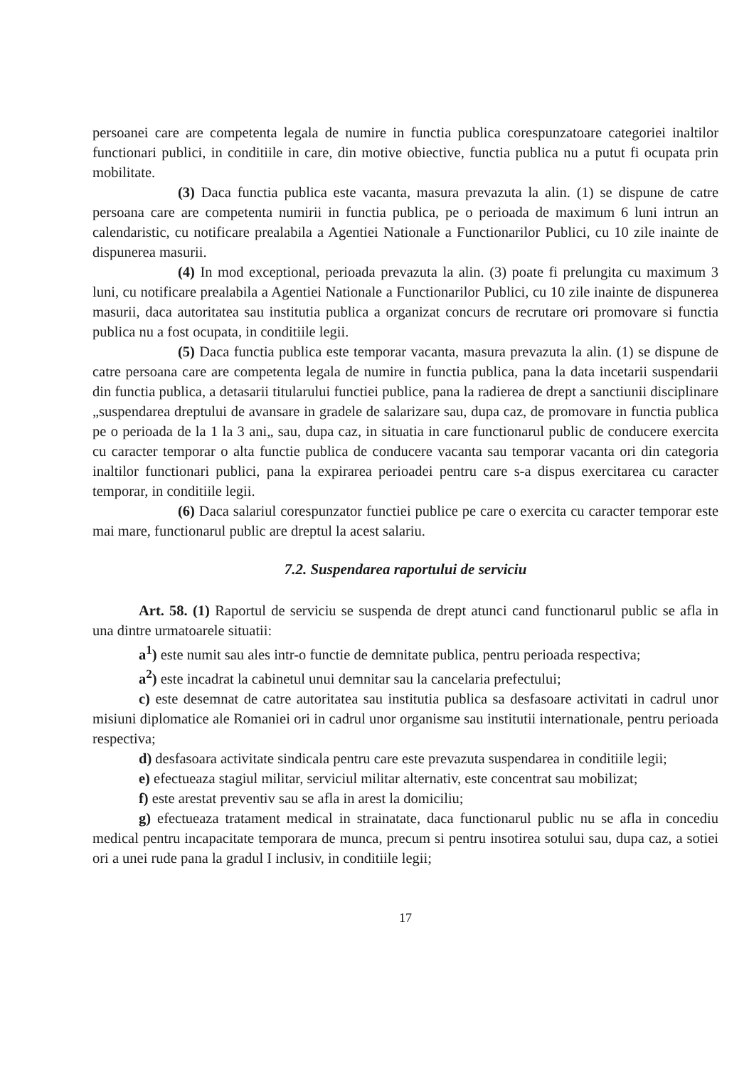persoanei care are competenta legala de numire in functia publica corespunzatoare categoriei inaltilor functionari publici, in conditiile in care, din motive obiective, functia publica nu a putut fi ocupata prin mobilitate.
(3) Daca functia publica este vacanta, masura prevazuta la alin. (1) se dispune de catre persoana care are competenta numirii in functia publica, pe o perioada de maximum 6 luni intrun an calendaristic, cu notificare prealabila a Agentiei Nationale a Functionarilor Publici, cu 10 zile inainte de dispunerea masurii.
(4) In mod exceptional, perioada prevazuta la alin. (3) poate fi prelungita cu maximum 3 luni, cu notificare prealabila a Agentiei Nationale a Functionarilor Publici, cu 10 zile inainte de dispunerea masurii, daca autoritatea sau institutia publica a organizat concurs de recrutare ori promovare si functia publica nu a fost ocupata, in conditiile legii.
(5) Daca functia publica este temporar vacanta, masura prevazuta la alin. (1) se dispune de catre persoana care are competenta legala de numire in functia publica, pana la data incetarii suspendarii din functia publica, a detasarii titularului functiei publice, pana la radierea de drept a sanctiunii disciplinare „suspendarea dreptului de avansare in gradele de salarizare sau, dupa caz, de promovare in functia publica pe o perioada de la 1 la 3 ani„ sau, dupa caz, in situatia in care functionarul public de conducere exercita cu caracter temporar o alta functie publica de conducere vacanta sau temporar vacanta ori din categoria inaltilor functionari publici, pana la expirarea perioadei pentru care s-a dispus exercitarea cu caracter temporar, in conditiile legii.
(6) Daca salariul corespunzator functiei publice pe care o exercita cu caracter temporar este mai mare, functionarul public are dreptul la acest salariu.
7.2. Suspendarea raportului de serviciu
Art. 58. (1) Raportul de serviciu se suspenda de drept atunci cand functionarul public se afla in una dintre urmatoarele situatii:
a<sup>1</sup>) este numit sau ales intr-o functie de demnitate publica, pentru perioada respectiva;
a<sup>2</sup>) este incadrat la cabinetul unui demnitar sau la cancelaria prefectului;
c) este desemnat de catre autoritatea sau institutia publica sa desfasoare activitati in cadrul unor misiuni diplomatice ale Romaniei ori in cadrul unor organisme sau institutii internationale, pentru perioada respectiva;
d) desfasoara activitate sindicala pentru care este prevazuta suspendarea in conditiile legii;
e) efectueaza stagiul militar, serviciul militar alternativ, este concentrat sau mobilizat;
f) este arestat preventiv sau se afla in arest la domiciliu;
g) efectueaza tratament medical in strainatate, daca functionarul public nu se afla in concediu medical pentru incapacitate temporara de munca, precum si pentru insotirea sotului sau, dupa caz, a sotiei ori a unei rude pana la gradul I inclusiv, in conditiile legii;
17